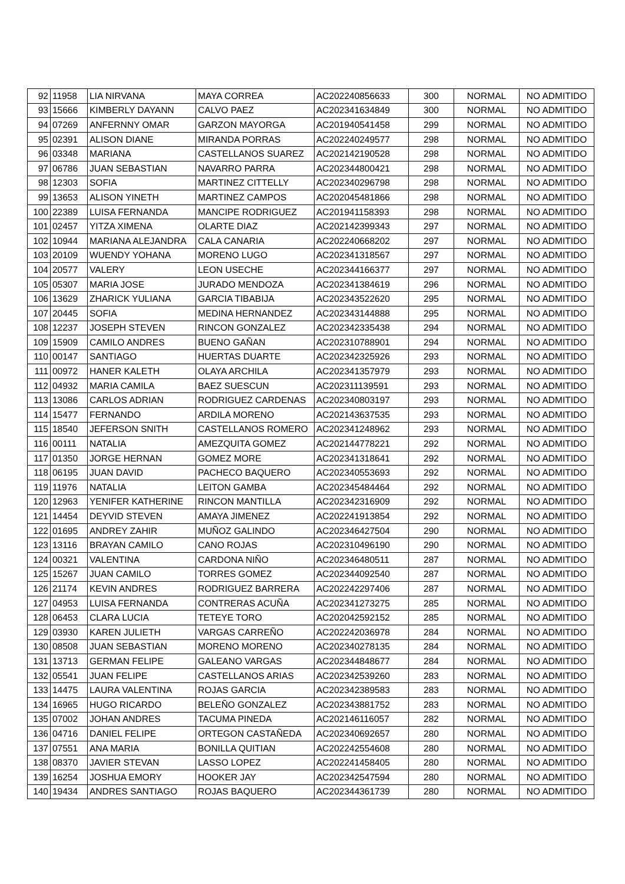| 92 | 11958 | LIA NIRVANA | MAYA CORREA | AC202240856633 | 300 | NORMAL | NO ADMITIDO |
| 93 | 15666 | KIMBERLY DAYANN | CALVO PAEZ | AC202341634849 | 300 | NORMAL | NO ADMITIDO |
| 94 | 07269 | ANFERNNY OMAR | GARZON MAYORGA | AC201940541458 | 299 | NORMAL | NO ADMITIDO |
| 95 | 02391 | ALISON DIANE | MIRANDA PORRAS | AC202240249577 | 298 | NORMAL | NO ADMITIDO |
| 96 | 03348 | MARIANA | CASTELLANOS SUAREZ | AC202142190528 | 298 | NORMAL | NO ADMITIDO |
| 97 | 06786 | JUAN SEBASTIAN | NAVARRO PARRA | AC202344800421 | 298 | NORMAL | NO ADMITIDO |
| 98 | 12303 | SOFIA | MARTINEZ CITTELLY | AC202340296798 | 298 | NORMAL | NO ADMITIDO |
| 99 | 13653 | ALISON YINETH | MARTINEZ CAMPOS | AC202045481866 | 298 | NORMAL | NO ADMITIDO |
| 100 | 22389 | LUISA FERNANDA | MANCIPE RODRIGUEZ | AC201941158393 | 298 | NORMAL | NO ADMITIDO |
| 101 | 02457 | YITZA XIMENA | OLARTE DIAZ | AC202142399343 | 297 | NORMAL | NO ADMITIDO |
| 102 | 10944 | MARIANA ALEJANDRA | CALA CANARIA | AC202240668202 | 297 | NORMAL | NO ADMITIDO |
| 103 | 20109 | WUENDY YOHANA | MORENO LUGO | AC202341318567 | 297 | NORMAL | NO ADMITIDO |
| 104 | 20577 | VALERY | LEON USECHE | AC202344166377 | 297 | NORMAL | NO ADMITIDO |
| 105 | 05307 | MARIA JOSE | JURADO MENDOZA | AC202341384619 | 296 | NORMAL | NO ADMITIDO |
| 106 | 13629 | ZHARICK YULIANA | GARCIA TIBABIJA | AC202343522620 | 295 | NORMAL | NO ADMITIDO |
| 107 | 20445 | SOFIA | MEDINA HERNANDEZ | AC202343144888 | 295 | NORMAL | NO ADMITIDO |
| 108 | 12237 | JOSEPH STEVEN | RINCON GONZALEZ | AC202342335438 | 294 | NORMAL | NO ADMITIDO |
| 109 | 15909 | CAMILO ANDRES | BUENO GAÑAN | AC202310788901 | 294 | NORMAL | NO ADMITIDO |
| 110 | 00147 | SANTIAGO | HUERTAS DUARTE | AC202342325926 | 293 | NORMAL | NO ADMITIDO |
| 111 | 00972 | HANER KALETH | OLAYA ARCHILA | AC202341357979 | 293 | NORMAL | NO ADMITIDO |
| 112 | 04932 | MARIA CAMILA | BAEZ SUESCUN | AC202311139591 | 293 | NORMAL | NO ADMITIDO |
| 113 | 13086 | CARLOS ADRIAN | RODRIGUEZ CARDENAS | AC202340803197 | 293 | NORMAL | NO ADMITIDO |
| 114 | 15477 | FERNANDO | ARDILA MORENO | AC202143637535 | 293 | NORMAL | NO ADMITIDO |
| 115 | 18540 | JEFERSON SNITH | CASTELLANOS ROMERO | AC202341248962 | 293 | NORMAL | NO ADMITIDO |
| 116 | 00111 | NATALIA | AMEZQUITA GOMEZ | AC202144778221 | 292 | NORMAL | NO ADMITIDO |
| 117 | 01350 | JORGE HERNAN | GOMEZ MORE | AC202341318641 | 292 | NORMAL | NO ADMITIDO |
| 118 | 06195 | JUAN DAVID | PACHECO BAQUERO | AC202340553693 | 292 | NORMAL | NO ADMITIDO |
| 119 | 11976 | NATALIA | LEITON GAMBA | AC202345484464 | 292 | NORMAL | NO ADMITIDO |
| 120 | 12963 | YENIFER KATHERINE | RINCON MANTILLA | AC202342316909 | 292 | NORMAL | NO ADMITIDO |
| 121 | 14454 | DEYVID STEVEN | AMAYA JIMENEZ | AC202241913854 | 292 | NORMAL | NO ADMITIDO |
| 122 | 01695 | ANDREY ZAHIR | MUÑOZ GALINDO | AC202346427504 | 290 | NORMAL | NO ADMITIDO |
| 123 | 13116 | BRAYAN CAMILO | CANO ROJAS | AC202310496190 | 290 | NORMAL | NO ADMITIDO |
| 124 | 00321 | VALENTINA | CARDONA NIÑO | AC202346480511 | 287 | NORMAL | NO ADMITIDO |
| 125 | 15267 | JUAN CAMILO | TORRES GOMEZ | AC202344092540 | 287 | NORMAL | NO ADMITIDO |
| 126 | 21174 | KEVIN ANDRES | RODRIGUEZ BARRERA | AC202242297406 | 287 | NORMAL | NO ADMITIDO |
| 127 | 04953 | LUISA FERNANDA | CONTRERAS ACUÑA | AC202341273275 | 285 | NORMAL | NO ADMITIDO |
| 128 | 06453 | CLARA LUCIA | TETEYE TORO | AC202042592152 | 285 | NORMAL | NO ADMITIDO |
| 129 | 03930 | KAREN JULIETH | VARGAS CARREÑO | AC202242036978 | 284 | NORMAL | NO ADMITIDO |
| 130 | 08508 | JUAN SEBASTIAN | MORENO MORENO | AC202340278135 | 284 | NORMAL | NO ADMITIDO |
| 131 | 13713 | GERMAN FELIPE | GALEANO VARGAS | AC202344848677 | 284 | NORMAL | NO ADMITIDO |
| 132 | 05541 | JUAN FELIPE | CASTELLANOS ARIAS | AC202342539260 | 283 | NORMAL | NO ADMITIDO |
| 133 | 14475 | LAURA VALENTINA | ROJAS GARCIA | AC202342389583 | 283 | NORMAL | NO ADMITIDO |
| 134 | 16965 | HUGO RICARDO | BELEÑO GONZALEZ | AC202343881752 | 283 | NORMAL | NO ADMITIDO |
| 135 | 07002 | JOHAN ANDRES | TACUMA PINEDA | AC202146116057 | 282 | NORMAL | NO ADMITIDO |
| 136 | 04716 | DANIEL FELIPE | ORTEGON CASTAÑEDA | AC202340692657 | 280 | NORMAL | NO ADMITIDO |
| 137 | 07551 | ANA MARIA | BONILLA QUITIAN | AC202242554608 | 280 | NORMAL | NO ADMITIDO |
| 138 | 08370 | JAVIER STEVAN | LASSO LOPEZ | AC202241458405 | 280 | NORMAL | NO ADMITIDO |
| 139 | 16254 | JOSHUA EMORY | HOOKER JAY | AC202342547594 | 280 | NORMAL | NO ADMITIDO |
| 140 | 19434 | ANDRES SANTIAGO | ROJAS BAQUERO | AC202344361739 | 280 | NORMAL | NO ADMITIDO |